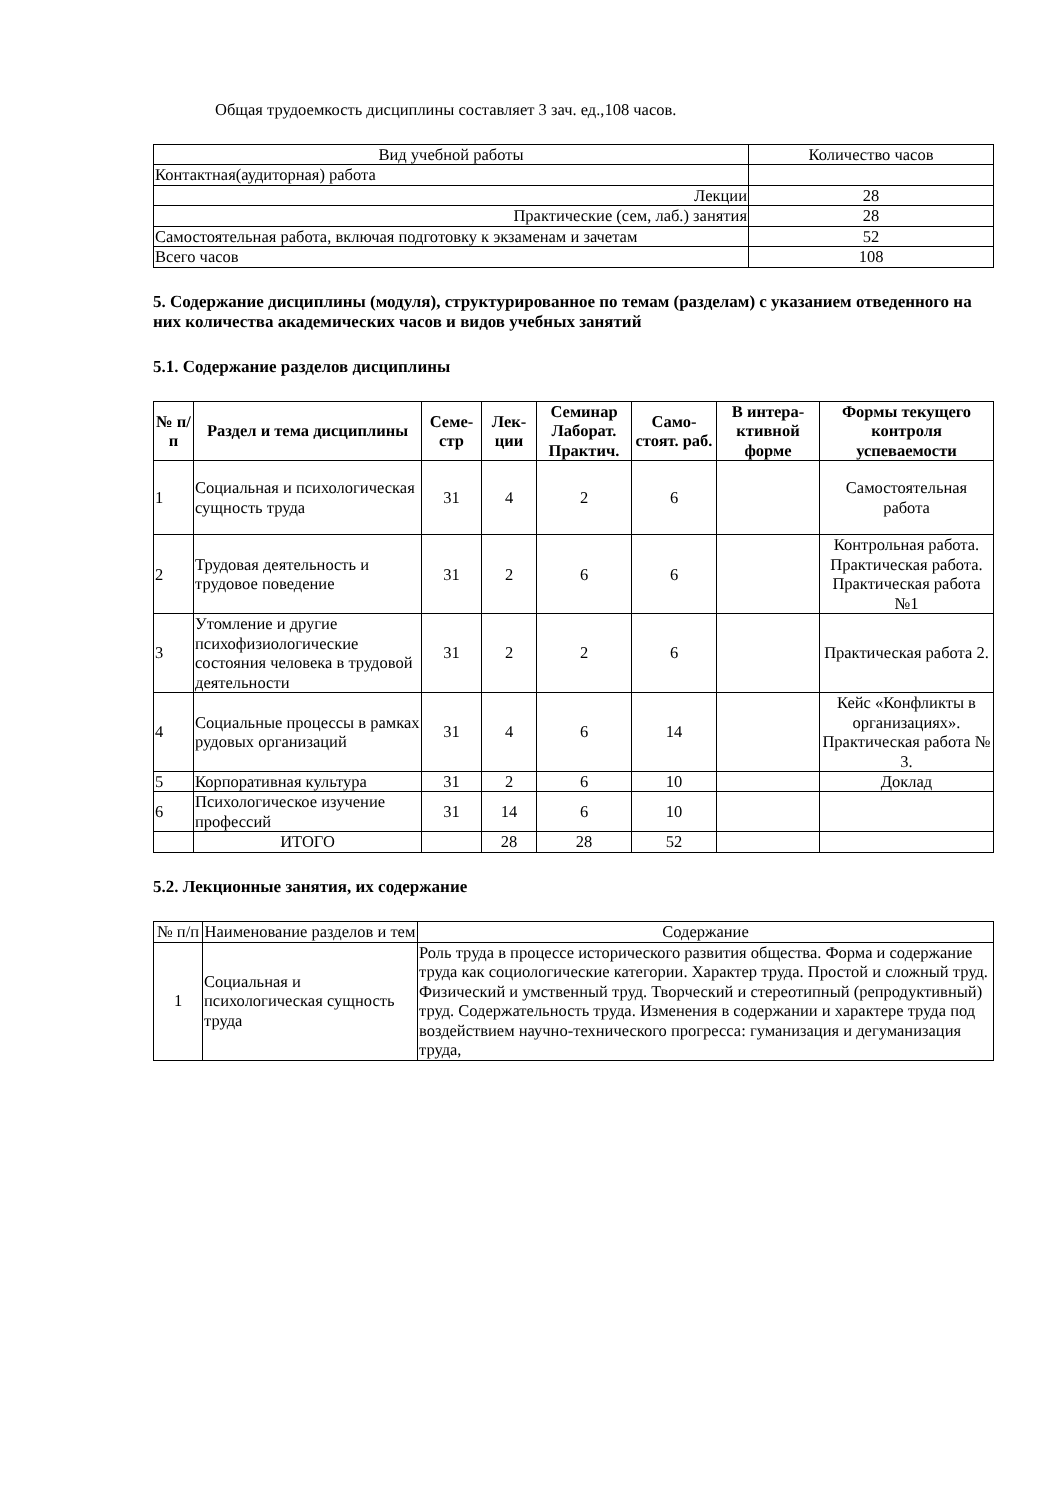Общая трудоемкость дисциплины составляет 3 зач. ед.,108 часов.
| Вид учебной работы | Количество часов |
| Контактная(аудиторная) работа | |
| Лекции | 28 |
| Практические (сем, лаб.) занятия | 28 |
| Самостоятельная работа, включая подготовку к экзаменам и зачетам | 52 |
| Всего часов | 108 |
5. Содержание дисциплины (модуля), структурированное по темам (разделам) с указанием отведенного на них количества академических часов и видов учебных занятий
5.1. Содержание разделов дисциплины
| № п/п | Раздел и тема дисциплины | Семе-стр | Лек-ции | Семинар Лаборат. Практич. | Само-стоят. раб. | В интера-ктивной форме | Формы текущего контроля успеваемости |
| --- | --- | --- | --- | --- | --- | --- | --- |
| 1 | Социальная и психологическая сущность труда | 31 | 4 | 2 | 6 | | Самостоятельная работа |
| 2 | Трудовая деятельность и трудовое поведение | 31 | 2 | 6 | 6 | | Контрольная работа. Практическая работа. Практическая работа №1 |
| 3 | Утомление и другие психофизиологические состояния человека в трудовой деятельности | 31 | 2 | 2 | 6 | | Практическая работа 2. |
| 4 | Социальные процессы в рамках рудовых организаций | 31 | 4 | 6 | 14 | | Кейс «Конфликты в организациях». Практическая работа № 3. |
| 5 | Корпоративная культура | 31 | 2 | 6 | 10 | | Доклад |
| 6 | Психологическое изучение профессий | 31 | 14 | 6 | 10 | | |
| | ИТОГО | | 28 | 28 | 52 | | |
5.2. Лекционные занятия, их содержание
| № п/п | Наименование разделов и тем | Содержание |
| 1 | Социальная и психологическая сущность труда | Роль труда в процессе исторического развития общества. Форма и содержание труда как социологические категории. Характер труда. Простой и сложный труд. Физический и умственный труд. Творческий и стереотипный (репродуктивный) труд. Содержательность труда. Изменения в содержании и характере труда под воздействием научно-технического прогресса: гуманизация и дегуманизация труда, |